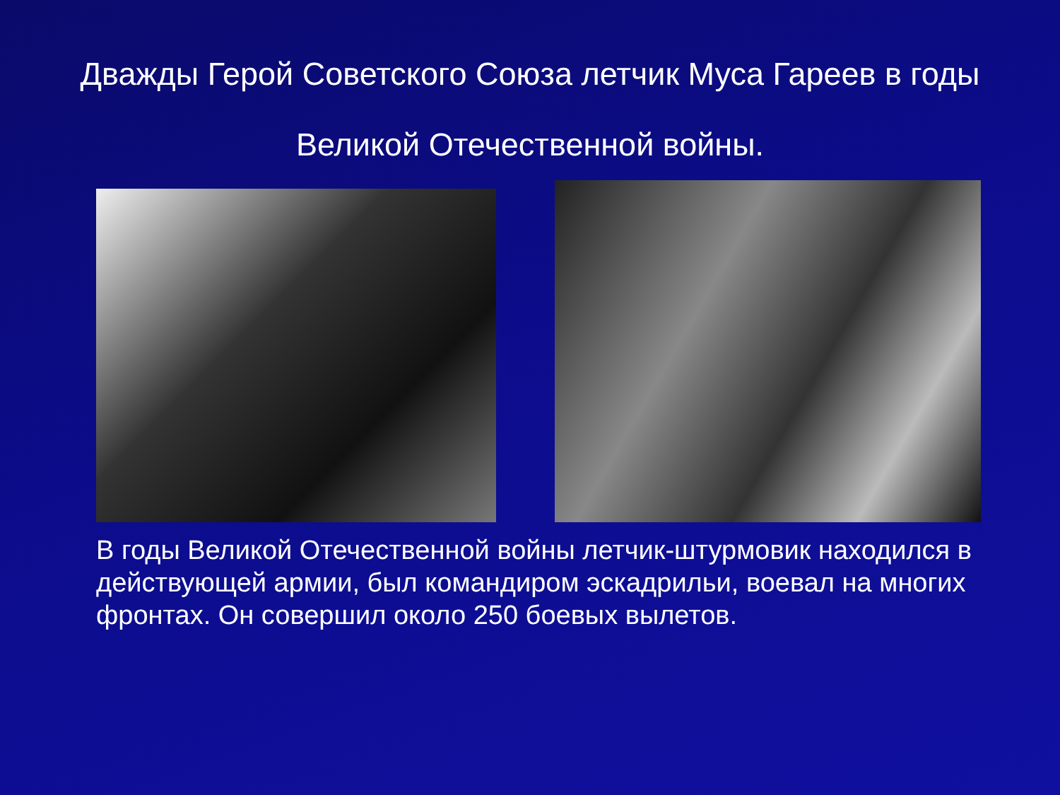Дважды Герой Советского Союза летчик Муса Гареев в годы Великой Отечественной войны.
В годы Великой Отечественной войны летчик-штурмовик находился в действующей армии, был командиром эскадрильи, воевал на многих фронтах. Он совершил около 250 боевых вылетов.